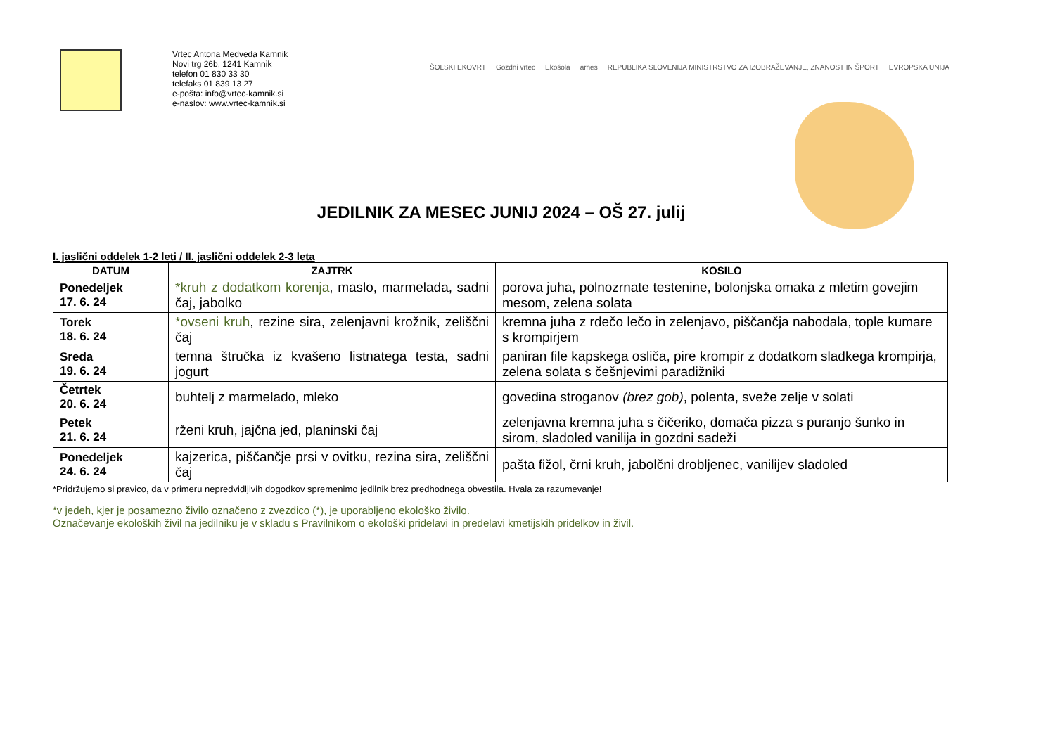Vrtec Antona Medveda Kamnik
Novi trg 26b, 1241 Kamnik
telefon 01 830 33 30
telefaks 01 839 13 27
e-pošta: info@vrtec-kamnik.si
e-naslov: www.vrtec-kamnik.si
ŠOLSKI EKOVRT Gozdni vrtec Ekošola arnes REPUBLIKA SLOVENIJA MINISTRSTVO ZA IZOBRAŽEVANJE, ZNANOST IN ŠPORT EVROPSKA UNIJA
JEDILNIK ZA MESEC JUNIJ 2024 – OŠ 27. julij
I. jaslični oddelek 1-2 leti / II. jaslični oddelek 2-3 leta
| DATUM | ZAJTRK | KOSILO |
| --- | --- | --- |
| Ponedeljek 17. 6. 24 | *kruh z dodatkom korenja , maslo, marmelada, sadni čaj, jabolko | porova juha, polnozrnate testenine, bolonjska omaka z mletim govejim mesom, zelena solata |
| Torek 18. 6. 24 | *ovseni kruh , rezine sira, zelenjavni krožnik, zeliščni čaj | kremna juha z rdečo lečo in zelenjavo, piščančja nabodala, tople kumare s krompirjem |
| Sreda 19. 6. 24 | temna štručka iz kvašeno listnatega testa, sadni jogurt | paniran file kapskega osliča, pire krompir z dodatkom sladkega krompirja, zelena solata s češnjevimi paradižniki |
| Četrtek 20. 6. 24 | buhtelj z marmelado, mleko | govedina stroganov (brez gob) , polenta, sveže zelje v solati |
| Petek 21. 6. 24 | rženi kruh, jajčna jed, planinski čaj | zelenjavna kremna juha s čičeriko, domača pizza s puranjo šunko in sirom, sladoled vanilija in gozdni sadeži |
| Ponedeljek 24. 6. 24 | kajzerica, piščančje prsi v ovitku, rezina sira, zeliščni čaj | pašta fižol, črni kruh, jabolčni drobljenec, vanilijev sladoled |
*Pridržujemo si pravico, da v primeru nepredvidljivih dogodkov spremenimo jedilnik brez predhodnega obvestila. Hvala za razumevanje!
*v jedeh, kjer je posamezno živilo označeno z zvezdico (*), je uporabljeno ekološko živilo.
Označevanje ekoloških živil na jedilniku je v skladu s Pravilnikom o ekološki pridelavi in predelavi kmetijskih pridelkov in živil.